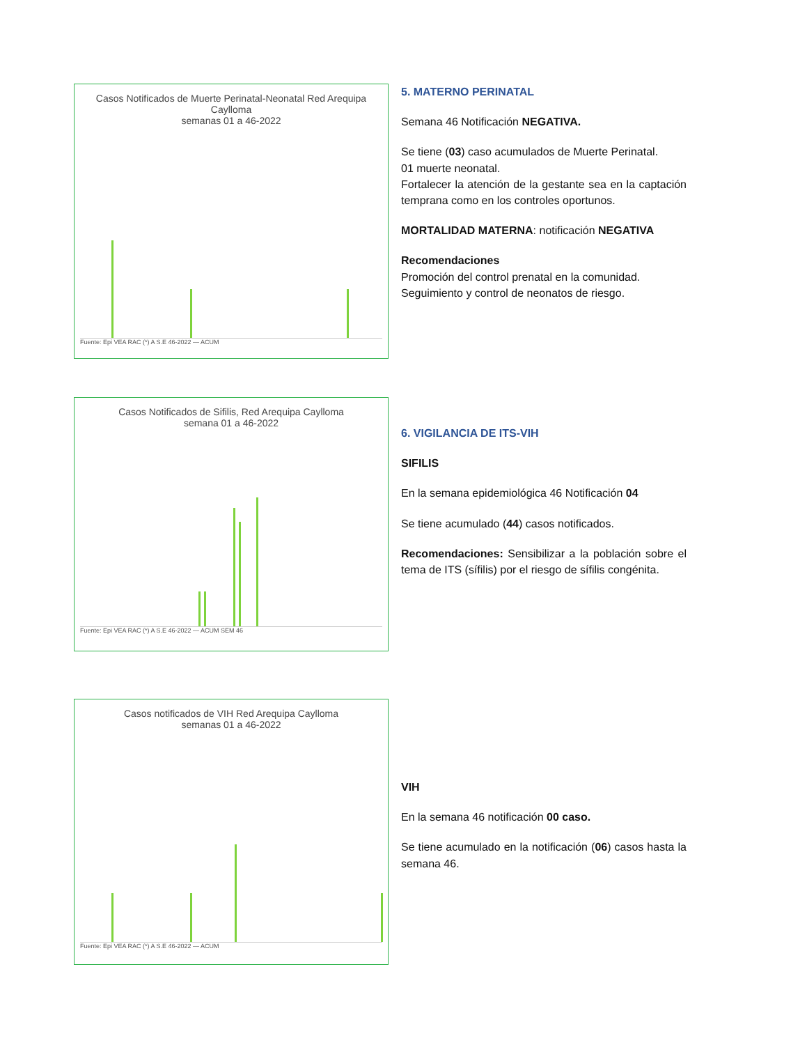Casos Notificados de Muerte Perinatal-Neonatal Red Arequipa Caylloma
semanas 01 a 46-2022
Fuente: Epi VEA RAC (*) A S.E 46-2022 — ACUM
5. MATERNO PERINATAL
Semana 46 Notificación NEGATIVA.
Se tiene (03) caso acumulados de Muerte Perinatal.
01 muerte neonatal.
Fortalecer la atención de la gestante sea en la captación temprana como en los controles oportunos.
MORTALIDAD MATERNA: notificación NEGATIVA
Recomendaciones
Promoción del control prenatal en la comunidad.
Seguimiento y control de neonatos de riesgo.
Casos Notificados de Sifilis, Red Arequipa Caylloma
semana 01 a 46-2022
Fuente: Epi VEA RAC (*) A S.E 46-2022 — ACUM SEM 46
6. VIGILANCIA DE ITS-VIH
SIFILIS
En la semana epidemiológica 46 Notificación 04
Se tiene acumulado (44) casos notificados.
Recomendaciones: Sensibilizar a la población sobre el tema de ITS (sífilis) por el riesgo de sífilis congénita.
Casos notificados de VIH Red Arequipa Caylloma
semanas 01 a 46-2022
Fuente: Epi VEA RAC (*) A S.E 46-2022 — ACUM
VIH
En la semana 46 notificación 00 caso.
Se tiene acumulado en la notificación (06) casos hasta la semana 46.